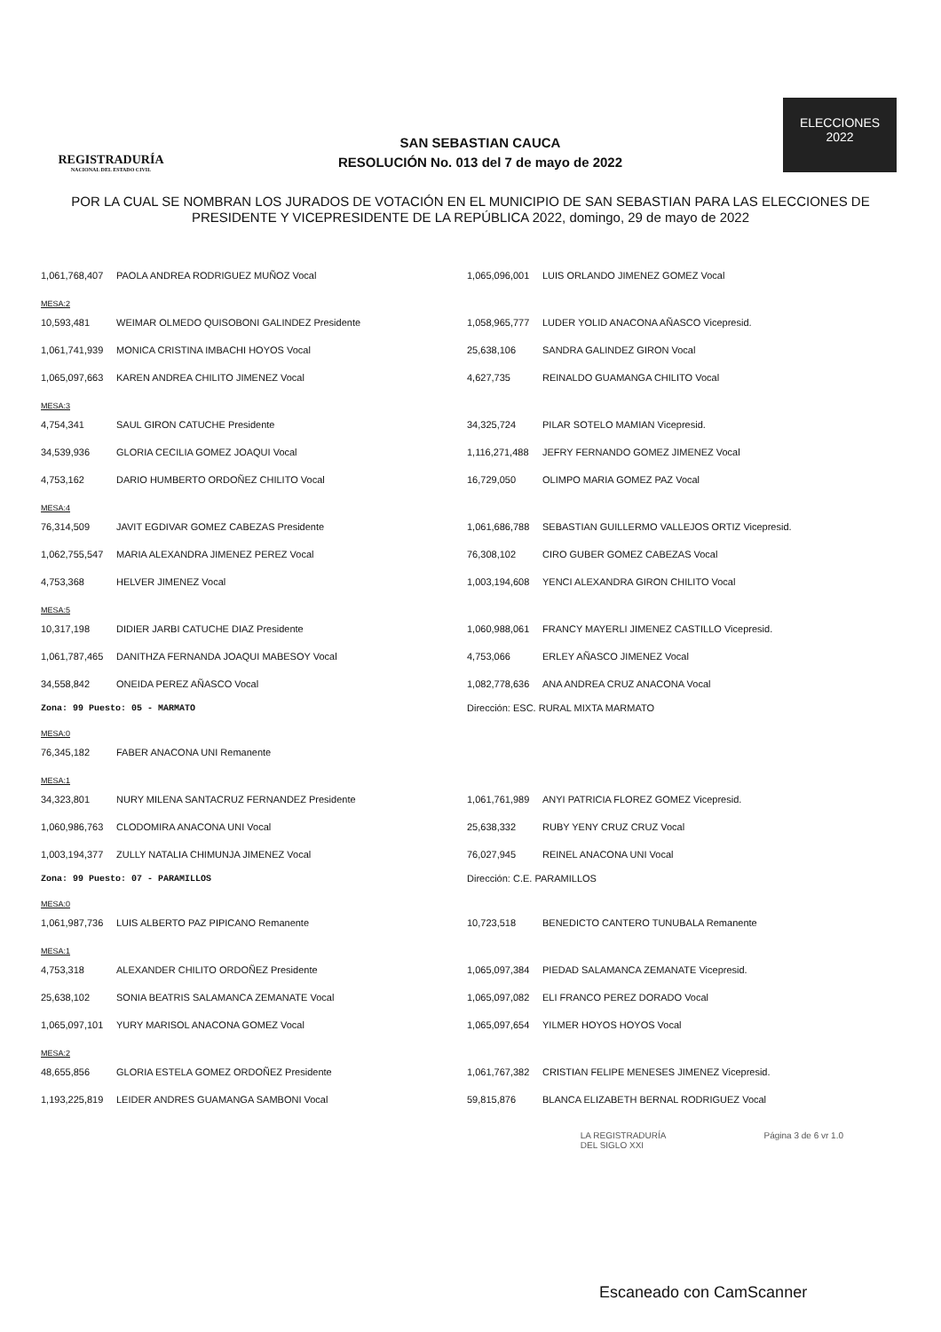REGISTRADURÍA
NACIONAL DEL ESTADO CIVIL
SAN SEBASTIAN CAUCA
RESOLUCIÓN No. 013 del 7 de mayo de 2022
ELECCIONES
2022
POR LA CUAL SE NOMBRAN LOS JURADOS DE VOTACIÓN EN EL MUNICIPIO DE SAN SEBASTIAN PARA LAS ELECCIONES DE PRESIDENTE Y VICEPRESIDENTE DE LA REPÚBLICA 2022, domingo, 29 de mayo de 2022
| 1,061,768,407 | PAOLA ANDREA RODRIGUEZ MUÑOZ Vocal | 1,065,096,001 | LUIS ORLANDO JIMENEZ GOMEZ Vocal |
| MESA:2 | | | |
| 10,593,481 | WEIMAR OLMEDO QUISOBONI GALINDEZ Presidente | 1,058,965,777 | LUDER YOLID ANACONA AÑASCO Vicepresid. |
| 1,061,741,939 | MONICA CRISTINA IMBACHI HOYOS Vocal | 25,638,106 | SANDRA GALINDEZ GIRON Vocal |
| 1,065,097,663 | KAREN ANDREA CHILITO JIMENEZ Vocal | 4,627,735 | REINALDO GUAMANGA CHILITO Vocal |
| MESA:3 | | | |
| 4,754,341 | SAUL GIRON CATUCHE Presidente | 34,325,724 | PILAR SOTELO MAMIAN Vicepresid. |
| 34,539,936 | GLORIA CECILIA GOMEZ JOAQUI Vocal | 1,116,271,488 | JEFRY FERNANDO GOMEZ JIMENEZ Vocal |
| 4,753,162 | DARIO HUMBERTO ORDOÑEZ CHILITO Vocal | 16,729,050 | OLIMPO MARIA GOMEZ PAZ Vocal |
| MESA:4 | | | |
| 76,314,509 | JAVIT EGDIVAR GOMEZ CABEZAS Presidente | 1,061,686,788 | SEBASTIAN GUILLERMO VALLEJOS ORTIZ Vicepresid. |
| 1,062,755,547 | MARIA ALEXANDRA JIMENEZ PEREZ Vocal | 76,308,102 | CIRO GUBER GOMEZ CABEZAS Vocal |
| 4,753,368 | HELVER JIMENEZ Vocal | 1,003,194,608 | YENCI ALEXANDRA GIRON CHILITO Vocal |
| MESA:5 | | | |
| 10,317,198 | DIDIER JARBI CATUCHE DIAZ Presidente | 1,060,988,061 | FRANCY MAYERLI JIMENEZ CASTILLO Vicepresid. |
| 1,061,787,465 | DANITHZA FERNANDA JOAQUI MABESOY Vocal | 4,753,066 | ERLEY AÑASCO JIMENEZ Vocal |
| 34,558,842 | ONEIDA PEREZ AÑASCO Vocal | 1,082,778,636 | ANA ANDREA CRUZ ANACONA Vocal |
| Zona: 99 Puesto: 05 - MARMATO | | Dirección: ESC. RURAL MIXTA MARMATO | |
| MESA:0 | | | |
| 76,345,182 | FABER ANACONA UNI Remanente | | |
| MESA:1 | | | |
| 34,323,801 | NURY MILENA SANTACRUZ FERNANDEZ Presidente | 1,061,761,989 | ANYI PATRICIA FLOREZ GOMEZ Vicepresid. |
| 1,060,986,763 | CLODOMIRA ANACONA UNI Vocal | 25,638,332 | RUBY YENY CRUZ CRUZ Vocal |
| 1,003,194,377 | ZULLY NATALIA CHIMUNJA JIMENEZ Vocal | 76,027,945 | REINEL ANACONA UNI Vocal |
| Zona: 99 Puesto: 07 - PARAMILLOS | | Dirección: C.E. PARAMILLOS | |
| MESA:0 | | | |
| 1,061,987,736 | LUIS ALBERTO PAZ PIPICANO Remanente | 10,723,518 | BENEDICTO CANTERO TUNUBALA Remanente |
| MESA:1 | | | |
| 4,753,318 | ALEXANDER CHILITO ORDOÑEZ Presidente | 1,065,097,384 | PIEDAD SALAMANCA ZEMANATE Vicepresid. |
| 25,638,102 | SONIA BEATRIS SALAMANCA ZEMANATE Vocal | 1,065,097,082 | ELI FRANCO PEREZ DORADO Vocal |
| 1,065,097,101 | YURY MARISOL ANACONA GOMEZ Vocal | 1,065,097,654 | YILMER HOYOS HOYOS Vocal |
| MESA:2 | | | |
| 48,655,856 | GLORIA ESTELA GOMEZ ORDOÑEZ Presidente | 1,061,767,382 | CRISTIAN FELIPE MENESES JIMENEZ Vicepresid. |
| 1,193,225,819 | LEIDER ANDRES GUAMANGA SAMBONI Vocal | 59,815,876 | BLANCA ELIZABETH BERNAL RODRIGUEZ Vocal |
LA REGISTRADURÍA
DEL SIGLO XXI
Página 3 de 6 vr 1.0
Escaneado con CamScanner